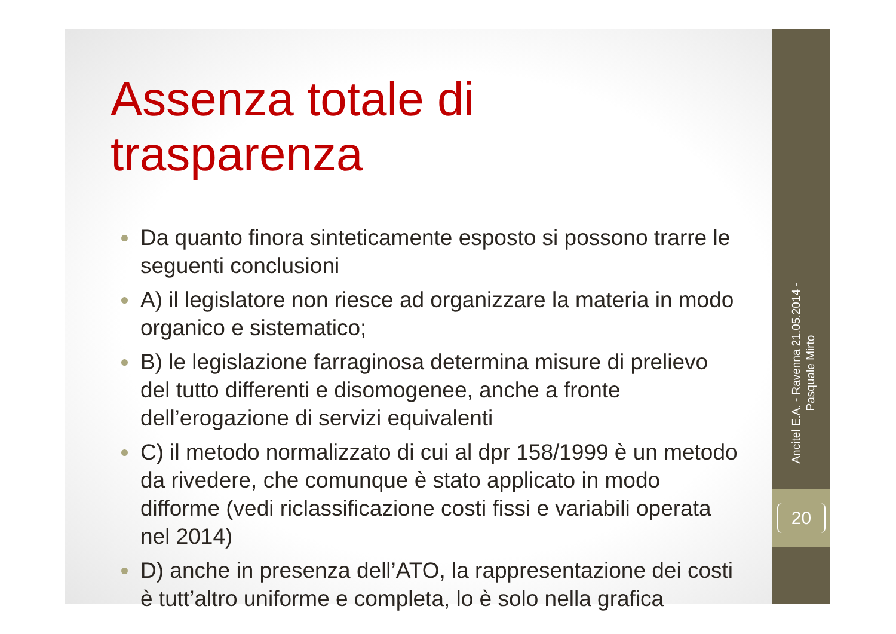Ancitel E.A. - Ravenna 21.05.2014 - Pasquale Mirto
20
Assenza totale di trasparenza
Da quanto finora sinteticamente esposto si possono trarre le seguenti conclusioni
A) il legislatore non riesce ad organizzare la materia in modo organico e sistematico;
B) le legislazione farraginosa determina misure di prelievo del tutto differenti e disomogenee, anche a fronte dell’erogazione di servizi equivalenti
C) il metodo normalizzato di cui al dpr 158/1999 è un metodo da rivedere, che comunque è stato applicato in modo difforme (vedi riclassificazione costi fissi e variabili operata nel 2014)
D) anche in presenza dell’ATO, la rappresentazione dei costi è tutt’altro uniforme e completa, lo è solo nella grafica